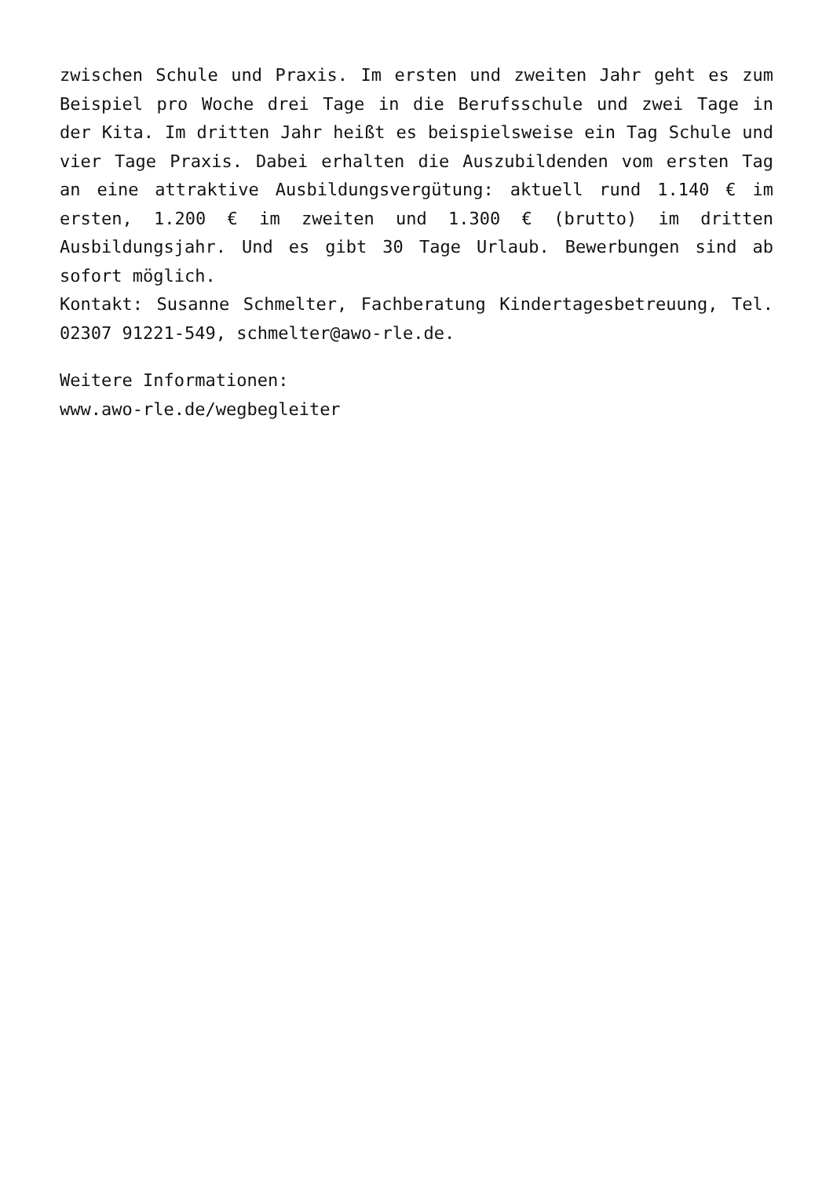zwischen Schule und Praxis. Im ersten und zweiten Jahr geht es zum Beispiel pro Woche drei Tage in die Berufsschule und zwei Tage in der Kita. Im dritten Jahr heißt es beispielsweise ein Tag Schule und vier Tage Praxis. Dabei erhalten die Auszubildenden vom ersten Tag an eine attraktive Ausbildungsvergütung: aktuell rund 1.140 € im ersten, 1.200 € im zweiten und 1.300 € (brutto) im dritten Ausbildungsjahr. Und es gibt 30 Tage Urlaub. Bewerbungen sind ab sofort möglich.
Kontakt: Susanne Schmelter, Fachberatung Kindertagesbetreuung, Tel. 02307 91221-549, schmelter@awo-rle.de.
Weitere Informationen:
www.awo-rle.de/wegbegleiter